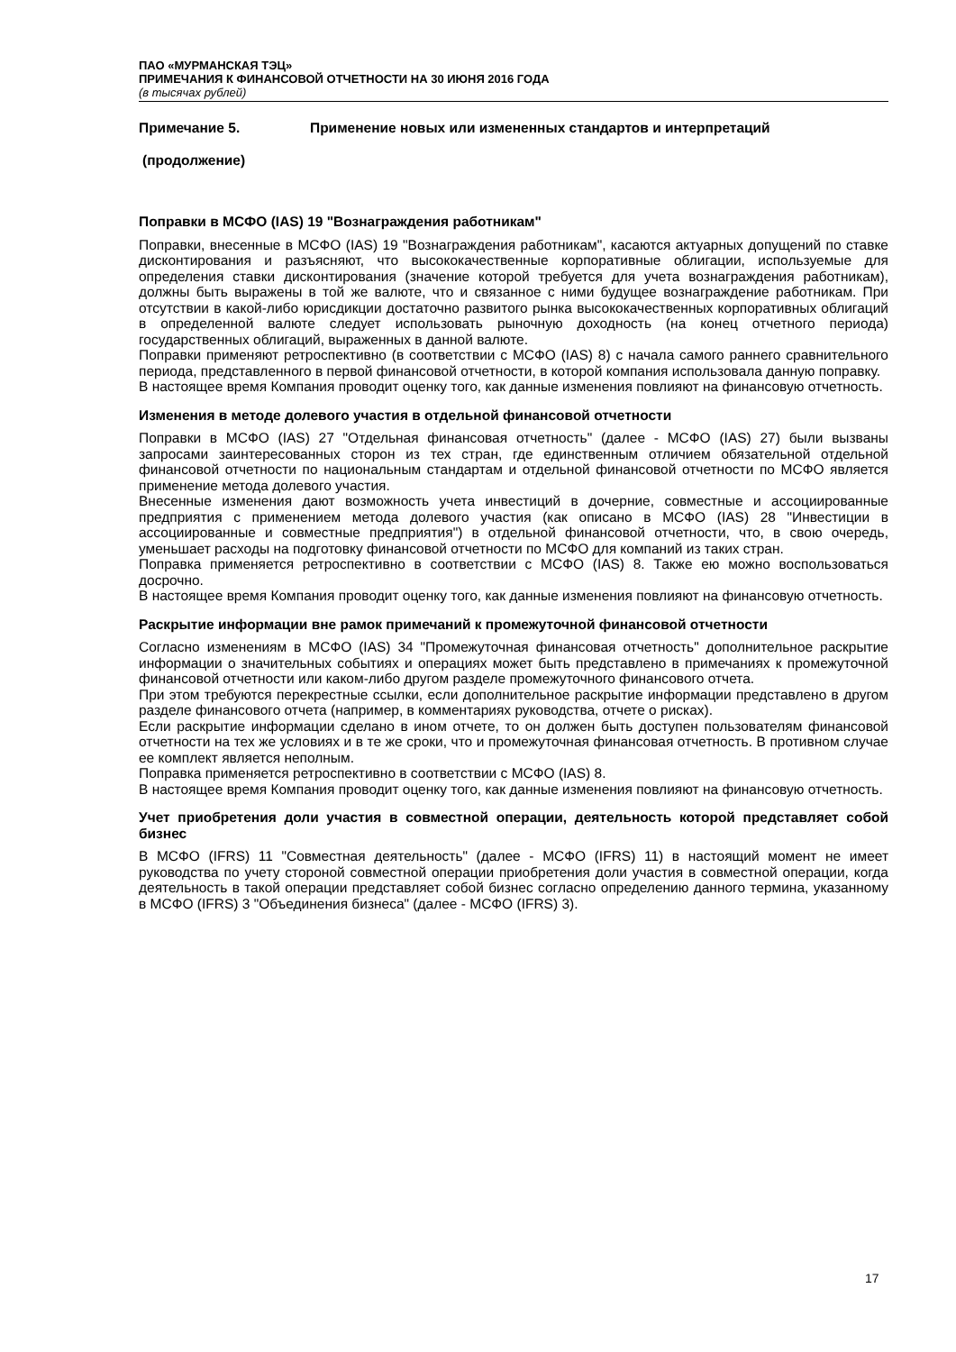ПАО «МУРМАНСКАЯ ТЭЦ»
ПРИМЕЧАНИЯ К ФИНАНСОВОЙ ОТЧЕТНОСТИ НА 30 ИЮНЯ 2016 ГОДА
(в тысячах рублей)
Примечание 5. Применение новых или измененных стандартов и интерпретаций
(продолжение)
Поправки в МСФО (IAS) 19 "Вознаграждения работникам"
Поправки, внесенные в МСФО (IAS) 19 "Вознаграждения работникам", касаются актуарных допущений по ставке дисконтирования и разъясняют, что высококачественные корпоративные облигации, используемые для определения ставки дисконтирования (значение которой требуется для учета вознаграждения работникам), должны быть выражены в той же валюте, что и связанное с ними будущее вознаграждение работникам. При отсутствии в какой-либо юрисдикции достаточно развитого рынка высококачественных корпоративных облигаций в определенной валюте следует использовать рыночную доходность (на конец отчетного периода) государственных облигаций, выраженных в данной валюте.
Поправки применяют ретроспективно (в соответствии с МСФО (IAS) 8) с начала самого раннего сравнительного периода, представленного в первой финансовой отчетности, в которой компания использовала данную поправку.
В настоящее время Компания проводит оценку того, как данные изменения повлияют на финансовую отчетность.
Изменения в методе долевого участия в отдельной финансовой отчетности
Поправки в МСФО (IAS) 27 "Отдельная финансовая отчетность" (далее - МСФО (IAS) 27) были вызваны запросами заинтересованных сторон из тех стран, где единственным отличием обязательной отдельной финансовой отчетности по национальным стандартам и отдельной финансовой отчетности по МСФО является применение метода долевого участия.
Внесенные изменения дают возможность учета инвестиций в дочерние, совместные и ассоциированные предприятия с применением метода долевого участия (как описано в МСФО (IAS) 28 "Инвестиции в ассоциированные и совместные предприятия") в отдельной финансовой отчетности, что, в свою очередь, уменьшает расходы на подготовку финансовой отчетности по МСФО для компаний из таких стран.
Поправка применяется ретроспективно в соответствии с МСФО (IAS) 8. Также ею можно воспользоваться досрочно.
В настоящее время Компания проводит оценку того, как данные изменения повлияют на финансовую отчетность.
Раскрытие информации вне рамок примечаний к промежуточной финансовой отчетности
Согласно изменениям в МСФО (IAS) 34 "Промежуточная финансовая отчетность" дополнительное раскрытие информации о значительных событиях и операциях может быть представлено в примечаниях к промежуточной финансовой отчетности или каком-либо другом разделе промежуточного финансового отчета.
При этом требуются перекрестные ссылки, если дополнительное раскрытие информации представлено в другом разделе финансового отчета (например, в комментариях руководства, отчете о рисках).
Если раскрытие информации сделано в ином отчете, то он должен быть доступен пользователям финансовой отчетности на тех же условиях и в те же сроки, что и промежуточная финансовая отчетность. В противном случае ее комплект является неполным.
Поправка применяется ретроспективно в соответствии с МСФО (IAS) 8.
В настоящее время Компания проводит оценку того, как данные изменения повлияют на финансовую отчетность.
Учет приобретения доли участия в совместной операции, деятельность которой представляет собой бизнес
В МСФО (IFRS) 11 "Совместная деятельность" (далее - МСФО (IFRS) 11) в настоящий момент не имеет руководства по учету стороной совместной операции приобретения доли участия в совместной операции, когда деятельность в такой операции представляет собой бизнес согласно определению данного термина, указанному в МСФО (IFRS) 3 "Объединения бизнеса" (далее - МСФО (IFRS) 3).
17